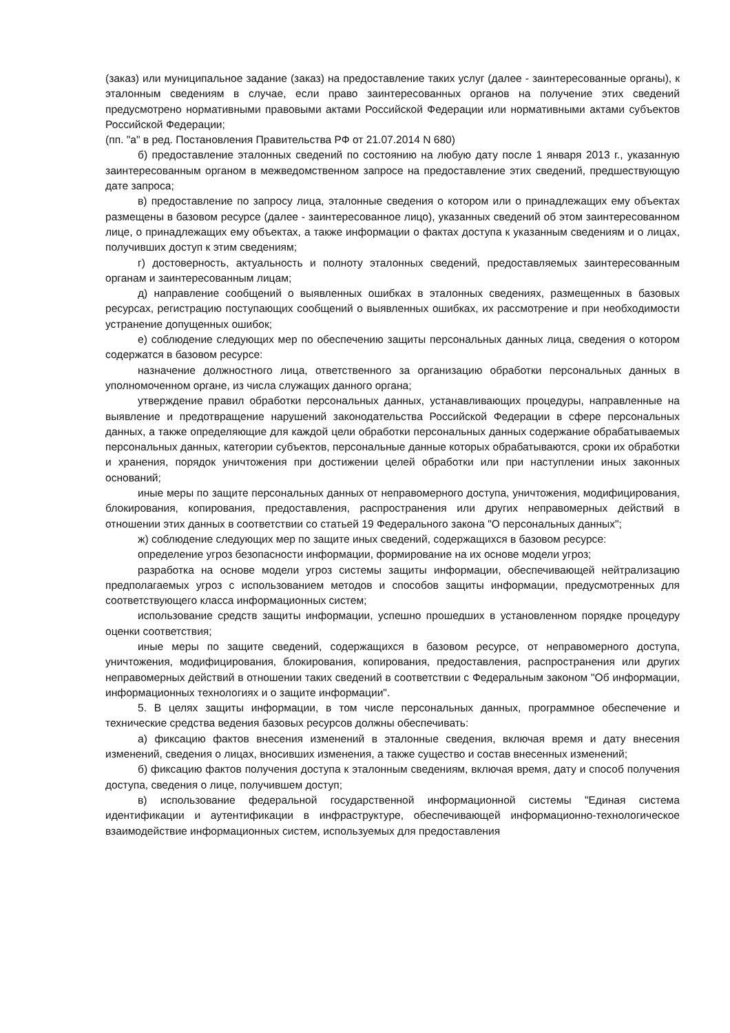(заказ) или муниципальное задание (заказ) на предоставление таких услуг (далее - заинтересованные органы), к эталонным сведениям в случае, если право заинтересованных органов на получение этих сведений предусмотрено нормативными правовыми актами Российской Федерации или нормативными актами субъектов Российской Федерации;
(пп. "а" в ред. Постановления Правительства РФ от 21.07.2014 N 680)
б) предоставление эталонных сведений по состоянию на любую дату после 1 января 2013 г., указанную заинтересованным органом в межведомственном запросе на предоставление этих сведений, предшествующую дате запроса;
в) предоставление по запросу лица, эталонные сведения о котором или о принадлежащих ему объектах размещены в базовом ресурсе (далее - заинтересованное лицо), указанных сведений об этом заинтересованном лице, о принадлежащих ему объектах, а также информации о фактах доступа к указанным сведениям и о лицах, получивших доступ к этим сведениям;
г) достоверность, актуальность и полноту эталонных сведений, предоставляемых заинтересованным органам и заинтересованным лицам;
д) направление сообщений о выявленных ошибках в эталонных сведениях, размещенных в базовых ресурсах, регистрацию поступающих сообщений о выявленных ошибках, их рассмотрение и при необходимости устранение допущенных ошибок;
е) соблюдение следующих мер по обеспечению защиты персональных данных лица, сведения о котором содержатся в базовом ресурсе:
назначение должностного лица, ответственного за организацию обработки персональных данных в уполномоченном органе, из числа служащих данного органа;
утверждение правил обработки персональных данных, устанавливающих процедуры, направленные на выявление и предотвращение нарушений законодательства Российской Федерации в сфере персональных данных, а также определяющие для каждой цели обработки персональных данных содержание обрабатываемых персональных данных, категории субъектов, персональные данные которых обрабатываются, сроки их обработки и хранения, порядок уничтожения при достижении целей обработки или при наступлении иных законных оснований;
иные меры по защите персональных данных от неправомерного доступа, уничтожения, модифицирования, блокирования, копирования, предоставления, распространения или других неправомерных действий в отношении этих данных в соответствии со статьей 19 Федерального закона "О персональных данных";
ж) соблюдение следующих мер по защите иных сведений, содержащихся в базовом ресурсе:
определение угроз безопасности информации, формирование на их основе модели угроз;
разработка на основе модели угроз системы защиты информации, обеспечивающей нейтрализацию предполагаемых угроз с использованием методов и способов защиты информации, предусмотренных для соответствующего класса информационных систем;
использование средств защиты информации, успешно прошедших в установленном порядке процедуру оценки соответствия;
иные меры по защите сведений, содержащихся в базовом ресурсе, от неправомерного доступа, уничтожения, модифицирования, блокирования, копирования, предоставления, распространения или других неправомерных действий в отношении таких сведений в соответствии с Федеральным законом "Об информации, информационных технологиях и о защите информации".
5. В целях защиты информации, в том числе персональных данных, программное обеспечение и технические средства ведения базовых ресурсов должны обеспечивать:
а) фиксацию фактов внесения изменений в эталонные сведения, включая время и дату внесения изменений, сведения о лицах, вносивших изменения, а также существо и состав внесенных изменений;
б) фиксацию фактов получения доступа к эталонным сведениям, включая время, дату и способ получения доступа, сведения о лице, получившем доступ;
в) использование федеральной государственной информационной системы "Единая система идентификации и аутентификации в инфраструктуре, обеспечивающей информационно-технологическое взаимодействие информационных систем, используемых для предоставления